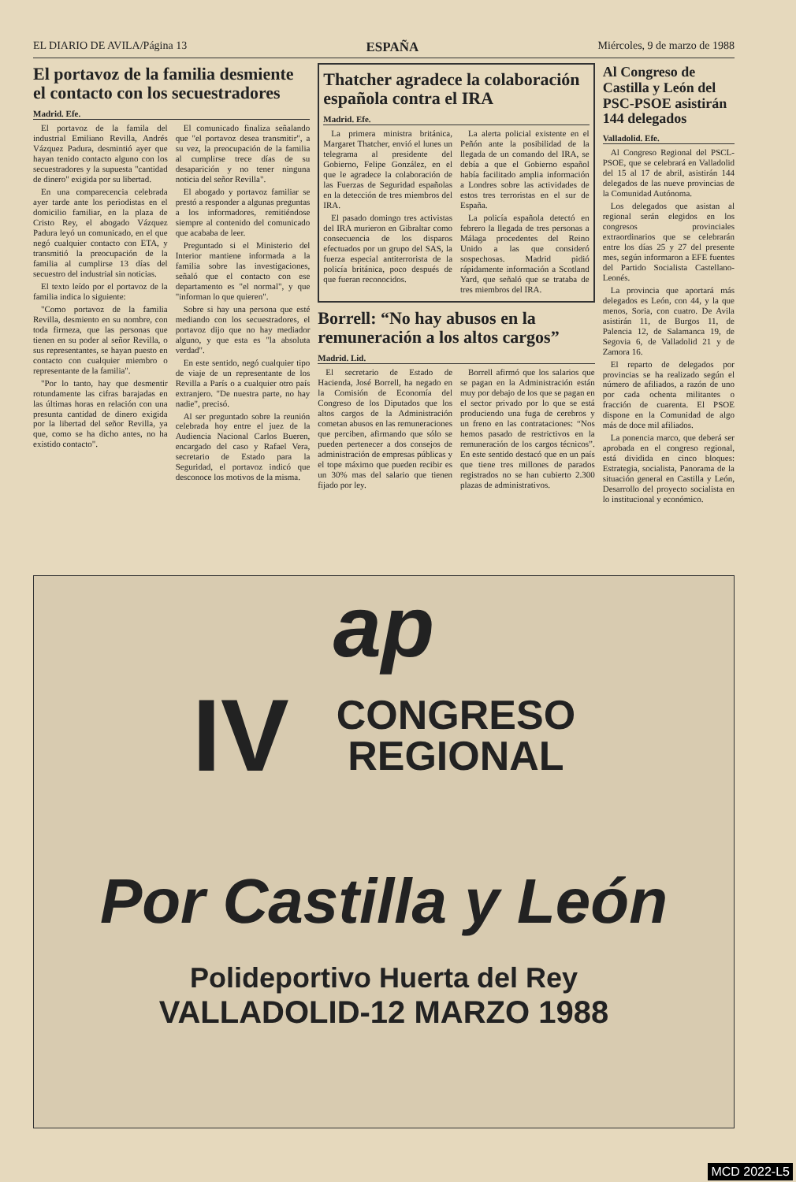EL DIARIO DE AVILA/Página 13 ESPAÑA Miércoles, 9 de marzo de 1988
El portavoz de la familia desmiente el contacto con los secuestradores
Madrid. Efe.
El portavoz de la famila del industrial Emiliano Revilla, Andrés Vázquez Padura, desmintió ayer que hayan tenido contacto alguno con los secuestradores y la supuesta "cantidad de dinero" exigida por su libertad.
En una comparecencia celebrada ayer tarde ante los periodistas en el domicilio familiar, en la plaza de Cristo Rey, el abogado Vázquez Padura leyó un comunicado, en el que negó cualquier contacto con ETA, y transmitió la preocupación de la familia al cumplirse 13 días del secuestro del industrial sin noticias.
El texto leído por el portavoz de la familia indica lo siguiente:
"Como portavoz de la familia Revilla, desmiento en su nombre, con toda firmeza, que las personas que tienen en su poder al señor Revilla, o sus representantes, se hayan puesto en contacto con cualquier miembro o representante de la familia".
"Por lo tanto, hay que desmentir rotundamente las cifras barajadas en las últimas horas en relación con una presunta cantidad de dinero exigida por la libertad del señor Revilla, ya que, como se ha dicho antes, no ha existido contacto".
El comunicado finaliza señalando que "el portavoz desea transmitir", a su vez, la preocupación de la familia al cumplirse trece días de su desaparición y no tener ninguna noticia del señor Revilla".
El abogado y portavoz familiar se prestó a responder a algunas preguntas a los informadores, remitiéndose siempre al contenido del comunicado que acababa de leer.
Preguntado si el Ministerio del Interior mantiene informada a la familia sobre las investigaciones, señaló que el contacto con ese departamento es "el normal", y que "informan lo que quieren".
Sobre si hay una persona que esté mediando con los secuestradores, el portavoz dijo que no hay mediador alguno, y que esta es "la absoluta verdad".
En este sentido, negó cualquier tipo de viaje de un representante de los Revilla a París o a cualquier otro país extranjero. "De nuestra parte, no hay nadie", precisó.
Al ser preguntado sobre la reunión celebrada hoy entre el juez de la Audiencia Nacional Carlos Bueren, encargado del caso y Rafael Vera, secretario de Estado para la Seguridad, el portavoz indicó que desconoce los motivos de la misma.
Thatcher agradece la colaboración española contra el IRA
Madrid. Efe.
La primera ministra británica, Margaret Thatcher, envió el lunes un telegrama al presidente del Gobierno, Felipe González, en el que le agradece la colaboración de las Fuerzas de Seguridad españolas en la detección de tres miembros del IRA.
El pasado domingo tres activistas del IRA murieron en Gibraltar como consecuencia de los disparos efectuados por un grupo del SAS, la fuerza especial antiterrorista de la policía británica, poco después de que fueran reconocidos.
La alerta policial existente en el Peñón ante la posibilidad de la llegada de un comando del IRA, se debía a que el Gobierno español había facilitado amplia información a Londres sobre las actividades de estos tres terroristas en el sur de España.
La policía española detectó en febrero la llegada de tres personas a Málaga procedentes del Reino Unido a las que consideró sospechosas. Madrid pidió rápidamente información a Scotland Yard, que señaló que se trataba de tres miembros del IRA.
Borrell: “No hay abusos en la remuneración a los altos cargos”
Madrid. Lid.
El secretario de Estado de Hacienda, José Borrell, ha negado en la Comisión de Economía del Congreso de los Diputados que los altos cargos de la Administración cometan abusos en las remuneraciones que perciben, afirmando que sólo se pueden pertenecer a dos consejos de administración de empresas públicas y el tope máximo que pueden recibir es un 30% mas del salario que tienen fijado por ley.
Borrell afirmó que los salarios que se pagan en la Administración están muy por debajo de los que se pagan en el sector privado por lo que se está produciendo una fuga de cerebros y un freno en las contrataciones: “Nos hemos pasado de restrictivos en la remuneración de los cargos técnicos”. En este sentido destacó que en un país que tiene tres millones de parados registrados no se han cubierto 2.300 plazas de administrativos.
Al Congreso de Castilla y León del PSC-PSOE asistirán 144 delegados
Valladolid. Efe.
Al Congreso Regional del PSCL-PSOE, que se celebrará en Valladolid del 15 al 17 de abril, asistirán 144 delegados de las nueve provincias de la Comunidad Autónoma.
Los delegados que asistan al regional serán elegidos en los congresos provinciales extraordinarios que se celebrarán entre los días 25 y 27 del presente mes, según informaron a EFE fuentes del Partido Socialista Castellano-Leonés.
La provincia que aportará más delegados es León, con 44, y la que menos, Soria, con cuatro. De Avila asistirán 11, de Burgos 11, de Palencia 12, de Salamanca 19, de Segovia 6, de Valladolid 21 y de Zamora 16.
El reparto de delegados por provincias se ha realizado según el número de afiliados, a razón de uno por cada ochenta militantes o fracción de cuarenta. El PSOE dispone en la Comunidad de algo más de doce mil afiliados.
La ponencia marco, que deberá ser aprobada en el congreso regional, está dividida en cinco bloques: Estrategia, socialista, Panorama de la situación general en Castilla y León, Desarrollo del proyecto socialista en lo institucional y económico.
ap
IV CONGRESO
REGIONAL
Por Castilla y León
Polideportivo Huerta del Rey
VALLADOLID-12 MARZO 1988
MCD 2022-L5